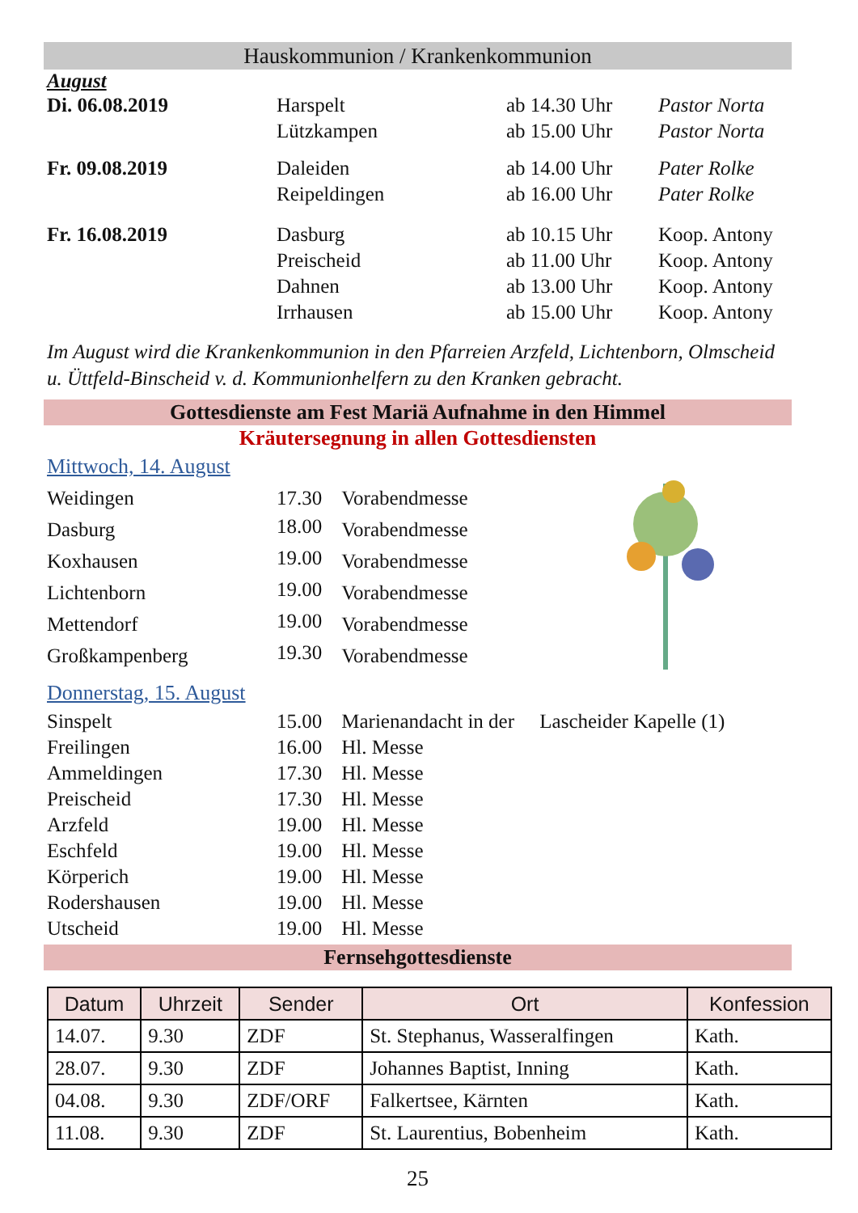Hauskommunion / Krankenkommunion
August
| Di. 06.08.2019 | Harspelt Lützkampen | ab 14.30 Uhr ab 15.00 Uhr | Pastor Norta Pastor Norta |
| Fr. 09.08.2019 | Daleiden Reipeldingen | ab 14.00 Uhr ab 16.00 Uhr | Pater Rolke Pater Rolke |
| Fr. 16.08.2019 | Dasburg Preischeid Dahnen Irrhausen | ab 10.15 Uhr ab 11.00 Uhr ab 13.00 Uhr ab 15.00 Uhr | Koop. Antony Koop. Antony Koop. Antony Koop. Antony |
Im August wird die Krankenkommunion in den Pfarreien Arzfeld, Lichtenborn, Olmscheid u. Üttfeld-Binscheid v. d. Kommunionhelfern zu den Kranken gebracht.
Gottesdienste am Fest Mariä Aufnahme in den Himmel
Kräutersegnung in allen Gottesdiensten
Mittwoch, 14. August
| Weidingen | 17.30 | Vorabendmesse |
| Dasburg | 18.00 | Vorabendmesse |
| Koxhausen | 19.00 | Vorabendmesse |
| Lichtenborn | 19.00 | Vorabendmesse |
| Mettendorf | 19.00 | Vorabendmesse |
| Großkampenberg | 19.30 | Vorabendmesse |
Donnerstag, 15. August
| Sinspelt | 15.00 | Marienandacht in der Lascheider Kapelle (1) |
| Freilingen | 16.00 | Hl. Messe |
| Ammeldingen | 17.30 | Hl. Messe |
| Preischeid | 17.30 | Hl. Messe |
| Arzfeld | 19.00 | Hl. Messe |
| Eschfeld | 19.00 | Hl. Messe |
| Körperich | 19.00 | Hl. Messe |
| Rodershausen | 19.00 | Hl. Messe |
| Utscheid | 19.00 | Hl. Messe |
Fernsehgottesdienste
| Datum | Uhrzeit | Sender | Ort | Konfession |
| --- | --- | --- | --- | --- |
| 14.07. | 9.30 | ZDF | St. Stephanus, Wasseralfingen | Kath. |
| 28.07. | 9.30 | ZDF | Johannes Baptist, Inning | Kath. |
| 04.08. | 9.30 | ZDF/ORF | Falkertsee, Kärnten | Kath. |
| 11.08. | 9.30 | ZDF | St. Laurentius, Bobenheim | Kath. |
25